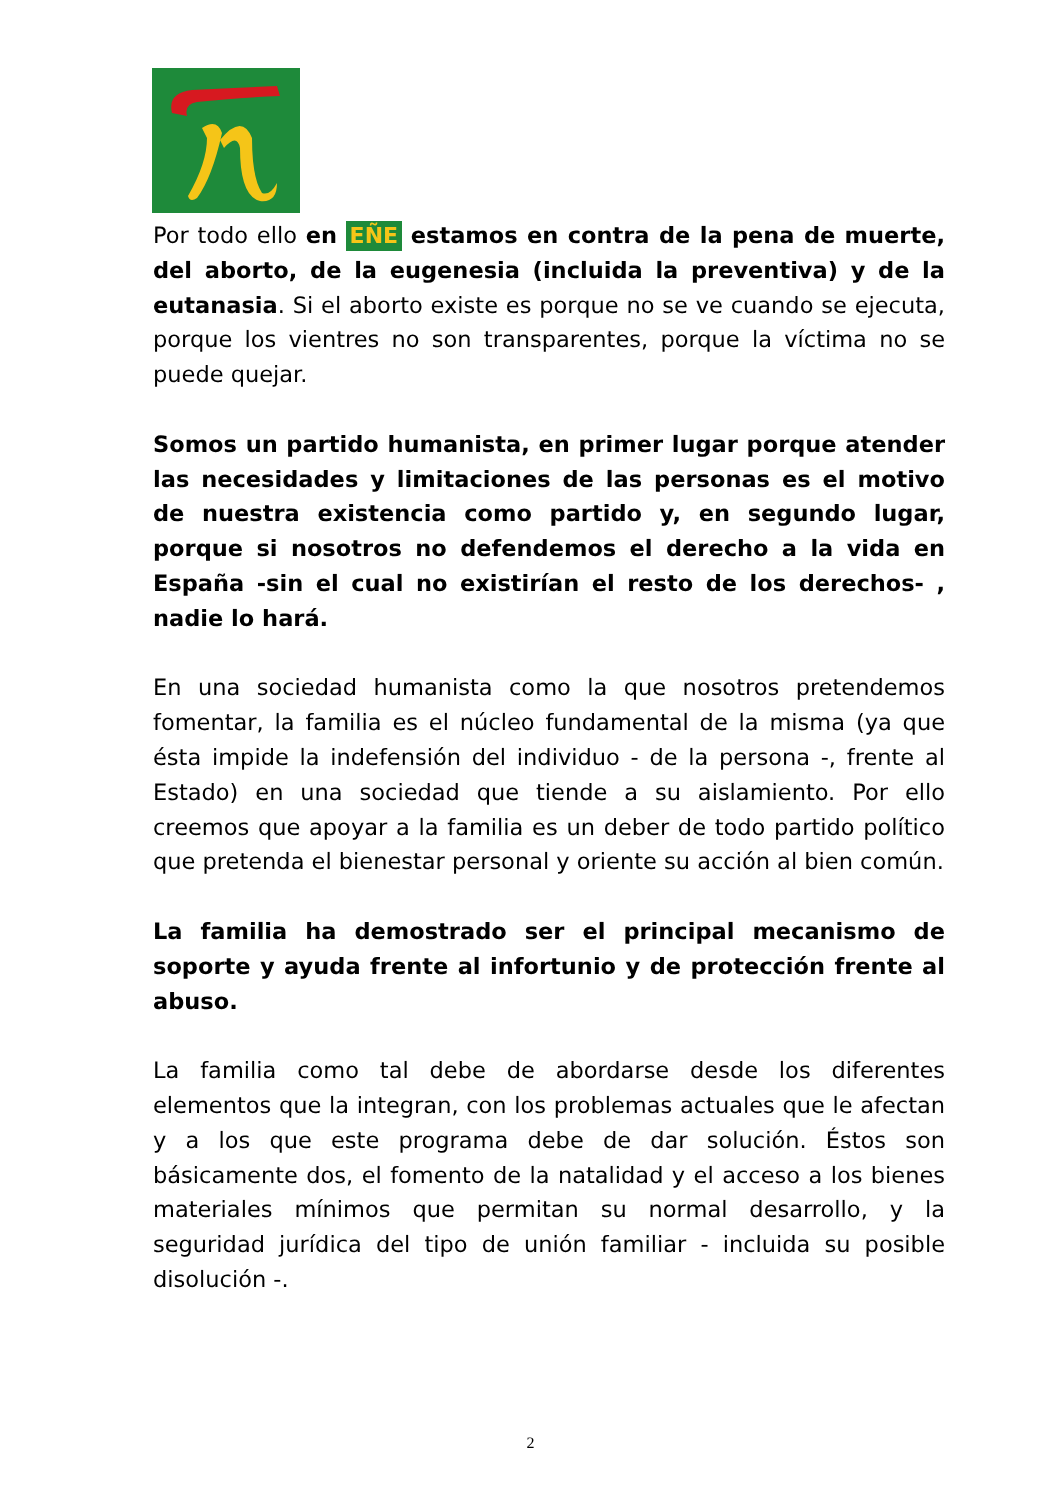Por todo ello en EÑE estamos en contra de la pena de muerte, del aborto, de la eugenesia (incluida la preventiva) y de la eutanasia. Si el aborto existe es porque no se ve cuando se ejecuta, porque los vientres no son transparentes, porque la víctima no se puede quejar.
Somos un partido humanista, en primer lugar porque atender las necesidades y limitaciones de las personas es el motivo de nuestra existencia como partido y, en segundo lugar, porque si nosotros no defendemos el derecho a la vida en España -sin el cual no existirían el resto de los derechos- , nadie lo hará.
En una sociedad humanista como la que nosotros pretendemos fomentar, la familia es el núcleo fundamental de la misma (ya que ésta impide la indefensión del individuo - de la persona -, frente al Estado) en una sociedad que tiende a su aislamiento. Por ello creemos que apoyar a la familia es un deber de todo partido político que pretenda el bienestar personal y oriente su acción al bien común.
La familia ha demostrado ser el principal mecanismo de soporte y ayuda frente al infortunio y de protección frente al abuso.
La familia como tal debe de abordarse desde los diferentes elementos que la integran, con los problemas actuales que le afectan y a los que este programa debe de dar solución. Éstos son básicamente dos, el fomento de la natalidad y el acceso a los bienes materiales mínimos que permitan su normal desarrollo, y la seguridad jurídica del tipo de unión familiar - incluida su posible disolución -.
2